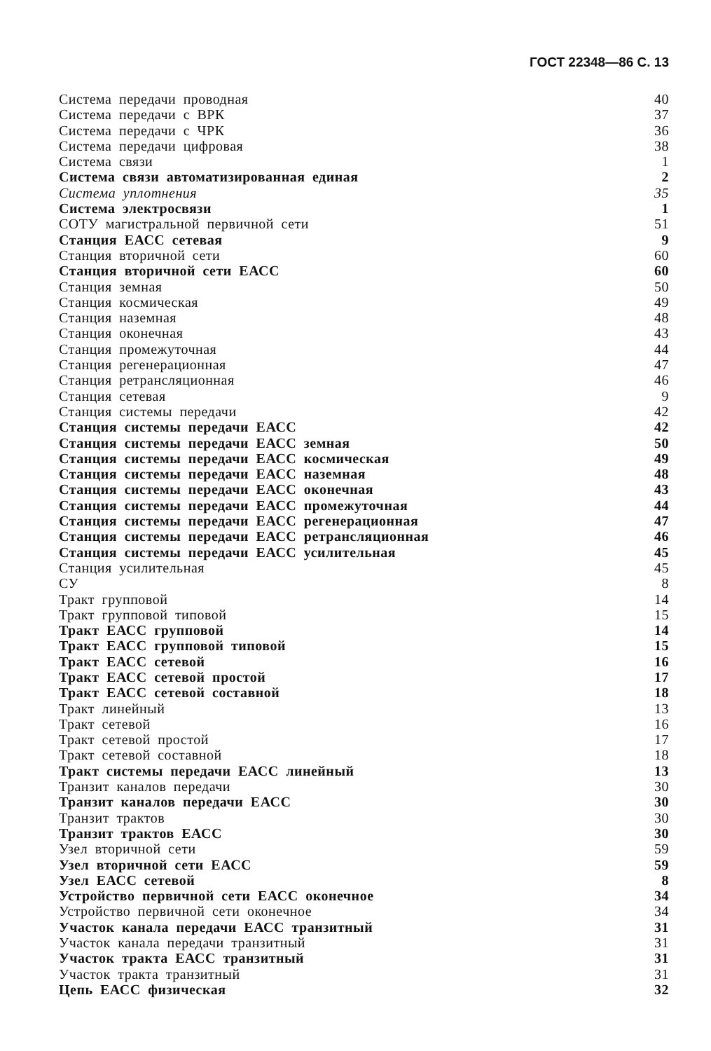ГОСТ 22348—86 С. 13
Система передачи проводная 40
Система передачи с ВРК 37
Система передачи с ЧРК 36
Система передачи цифровая 38
Система связи 1
Система связи автоматизированная единая 2
Система уплотнения 35
Система электросвязи 1
СОТУ магистральной первичной сети 51
Станция ЕАСС сетевая 9
Станция вторичной сети 60
Станция вторичной сети ЕАСС 60
Станция земная 50
Станция космическая 49
Станция наземная 48
Станция оконечная 43
Станция промежуточная 44
Станция регенерационная 47
Станция ретрансляционная 46
Станция сетевая 9
Станция системы передачи 42
Станция системы передачи ЕАСС 42
Станция системы передачи ЕАСС земная 50
Станция системы передачи ЕАСС космическая 49
Станция системы передачи ЕАСС наземная 48
Станция системы передачи ЕАСС оконечная 43
Станция системы передачи ЕАСС промежуточная 44
Станция системы передачи ЕАСС регенерационная 47
Станция системы передачи ЕАСС ретрансляционная 46
Станция системы передачи ЕАСС усилительная 45
Станция усилительная 45
СУ 8
Тракт групповой 14
Тракт групповой типовой 15
Тракт ЕАСС групповой 14
Тракт ЕАСС групповой типовой 15
Тракт ЕАСС сетевой 16
Тракт ЕАСС сетевой простой 17
Тракт ЕАСС сетевой составной 18
Тракт линейный 13
Тракт сетевой 16
Тракт сетевой простой 17
Тракт сетевой составной 18
Тракт системы передачи ЕАСС линейный 13
Транзит каналов передачи 30
Транзит каналов передачи ЕАСС 30
Транзит трактов 30
Транзит трактов ЕАСС 30
Узел вторичной сети 59
Узел вторичной сети ЕАСС 59
Узел ЕАСС сетевой 8
Устройство первичной сети ЕАСС оконечное 34
Устройство первичной сети оконечное 34
Участок канала передачи ЕАСС транзитный 31
Участок канала передачи транзитный 31
Участок тракта ЕАСС транзитный 31
Участок тракта транзитный 31
Цепь ЕАСС физическая 32